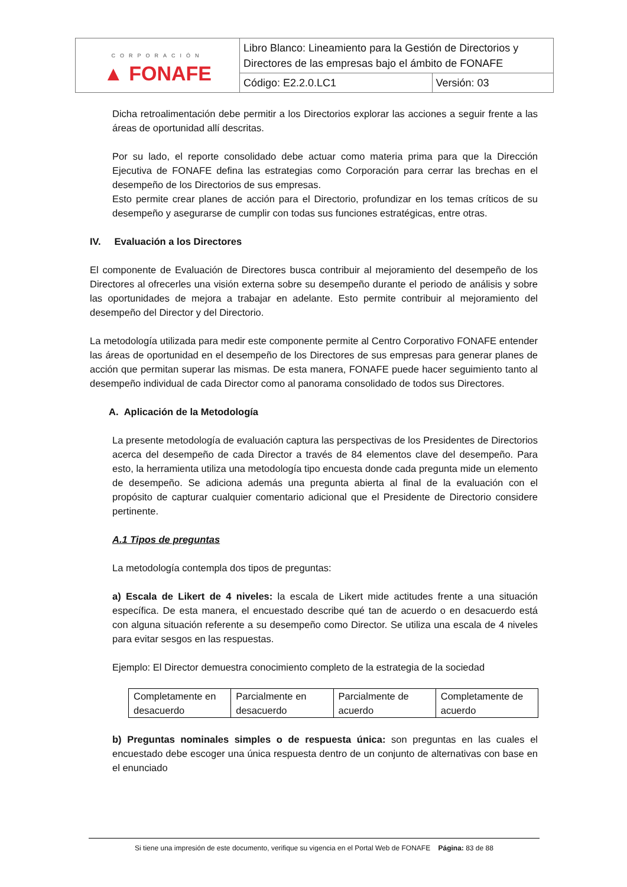| CORPORACIÓN ▲ FONAFE | Libro Blanco: Lineamiento para la Gestión de Directorios y Directores de las empresas bajo el ámbito de FONAFE | |
| | Código: E2.2.0.LC1 | Versión: 03 |
Dicha retroalimentación debe permitir a los Directorios explorar las acciones a seguir frente a las áreas de oportunidad allí descritas.
Por su lado, el reporte consolidado debe actuar como materia prima para que la Dirección Ejecutiva de FONAFE defina las estrategias como Corporación para cerrar las brechas en el desempeño de los Directorios de sus empresas.
Esto permite crear planes de acción para el Directorio, profundizar en los temas críticos de su desempeño y asegurarse de cumplir con todas sus funciones estratégicas, entre otras.
IV. Evaluación a los Directores
El componente de Evaluación de Directores busca contribuir al mejoramiento del desempeño de los Directores al ofrecerles una visión externa sobre su desempeño durante el periodo de análisis y sobre las oportunidades de mejora a trabajar en adelante. Esto permite contribuir al mejoramiento del desempeño del Director y del Directorio.
La metodología utilizada para medir este componente permite al Centro Corporativo FONAFE entender las áreas de oportunidad en el desempeño de los Directores de sus empresas para generar planes de acción que permitan superar las mismas. De esta manera, FONAFE puede hacer seguimiento tanto al desempeño individual de cada Director como al panorama consolidado de todos sus Directores.
A. Aplicación de la Metodología
La presente metodología de evaluación captura las perspectivas de los Presidentes de Directorios acerca del desempeño de cada Director a través de 84 elementos clave del desempeño. Para esto, la herramienta utiliza una metodología tipo encuesta donde cada pregunta mide un elemento de desempeño. Se adiciona además una pregunta abierta al final de la evaluación con el propósito de capturar cualquier comentario adicional que el Presidente de Directorio considere pertinente.
A.1 Tipos de preguntas
La metodología contempla dos tipos de preguntas:
a) Escala de Likert de 4 niveles: la escala de Likert mide actitudes frente a una situación específica. De esta manera, el encuestado describe qué tan de acuerdo o en desacuerdo está con alguna situación referente a su desempeño como Director. Se utiliza una escala de 4 niveles para evitar sesgos en las respuestas.
Ejemplo: El Director demuestra conocimiento completo de la estrategia de la sociedad
| Completamente en desacuerdo | Parcialmente en desacuerdo | Parcialmente de acuerdo | Completamente de acuerdo |
b) Preguntas nominales simples o de respuesta única: son preguntas en las cuales el encuestado debe escoger una única respuesta dentro de un conjunto de alternativas con base en el enunciado
Si tiene una impresión de este documento, verifique su vigencia en el Portal Web de FONAFE Página: 83 de 88